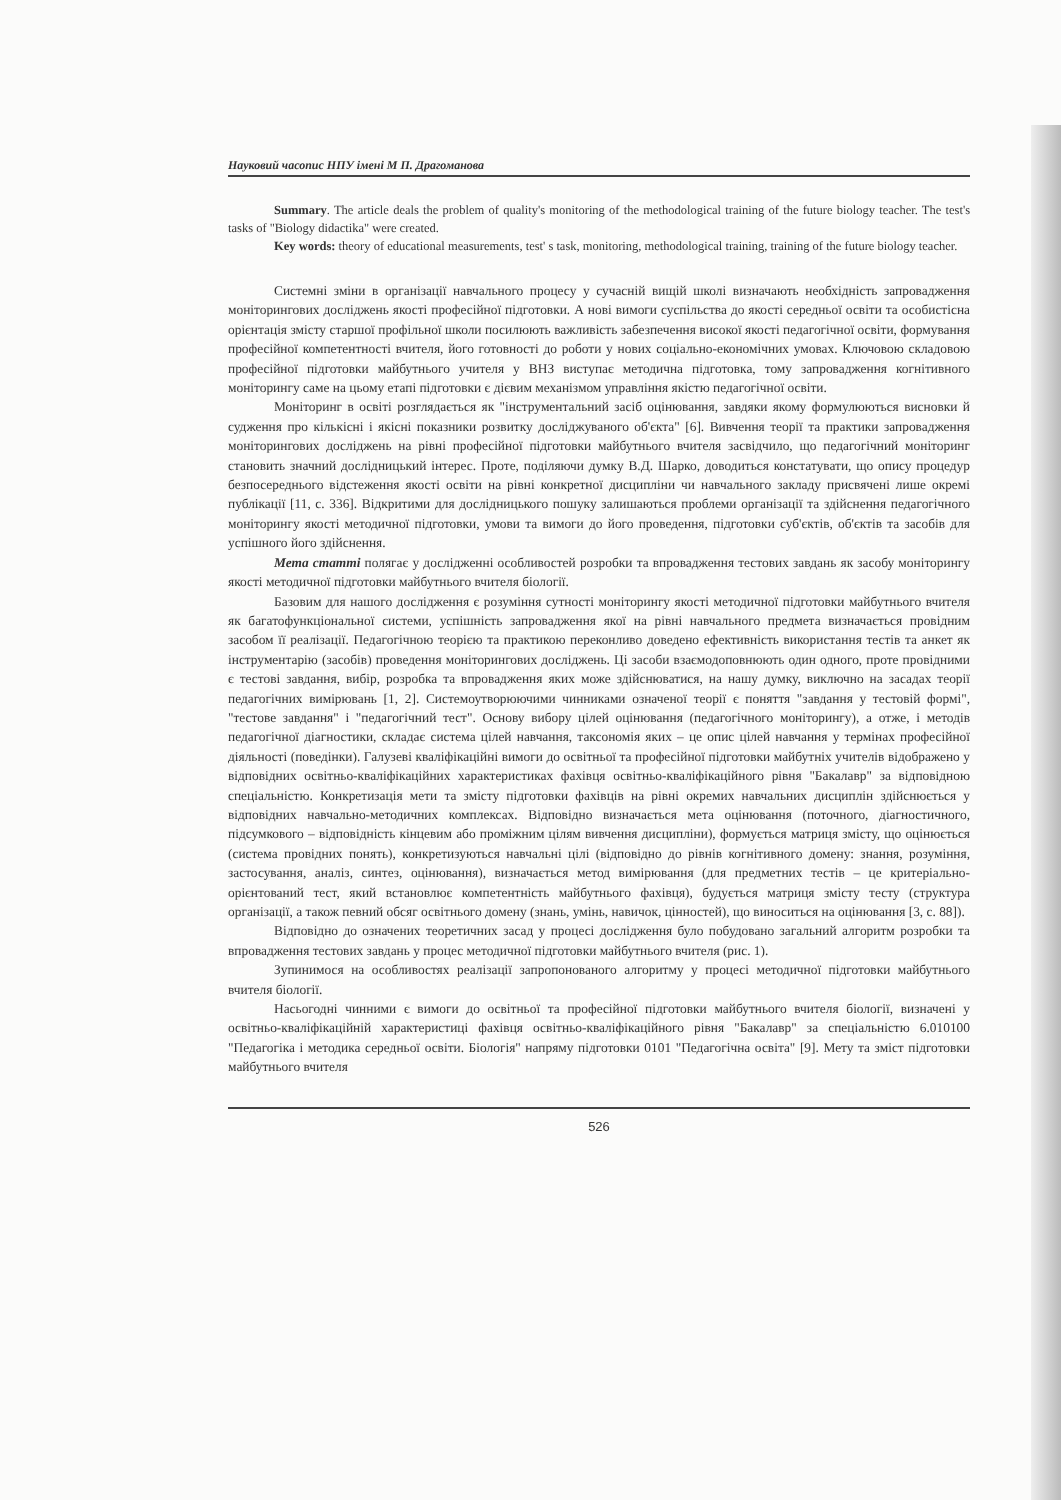Науковий часопис НПУ імені М П. Драгоманова
Summary. The article deals the problem of quality's monitoring of the methodological training of the future biology teacher. The test's tasks of "Biology didactika" were created.
Key words: theory of educational measurements, test' s task, monitoring, methodological training, training of the future biology teacher.
Системні зміни в організації навчального процесу у сучасній вищій школі визначають необхідність запровадження моніторингових досліджень якості професійної підготовки. А нові вимоги суспільства до якості середньої освіти та особистісна орієнтація змісту старшої профільної школи посилюють важливість забезпечення високої якості педагогічної освіти, формування професійної компетентності вчителя, його готовності до роботи у нових соціально-економічних умовах. Ключовою складовою професійної підготовки майбутнього учителя у ВНЗ виступає методична підготовка, тому запровадження когнітивного моніторингу саме на цьому етапі підготовки є дієвим механізмом управління якістю педагогічної освіти.
Моніторинг в освіті розглядається як "інструментальний засіб оцінювання, завдяки якому формулюються висновки й судження про кількісні і якісні показники розвитку досліджуваного об'єкта" [6]. Вивчення теорії та практики запровадження моніторингових досліджень на рівні професійної підготовки майбутнього вчителя засвідчило, що педагогічний моніторинг становить значний дослідницький інтерес. Проте, поділяючи думку В.Д. Шарко, доводиться констатувати, що опису процедур безпосереднього відстеження якості освіти на рівні конкретної дисципліни чи навчального закладу присвячені лише окремі публікації [11, с. 336]. Відкритими для дослідницького пошуку залишаються проблеми організації та здійснення педагогічного моніторингу якості методичної підготовки, умови та вимоги до його проведення, підготовки суб'єктів, об'єктів та засобів для успішного його здійснення.
Мета статті полягає у дослідженні особливостей розробки та впровадження тестових завдань як засобу моніторингу якості методичної підготовки майбутнього вчителя біології.
Базовим для нашого дослідження є розуміння сутності моніторингу якості методичної підготовки майбутнього вчителя як багатофункціональної системи, успішність запровадження якої на рівні навчального предмета визначається провідним засобом її реалізації. Педагогічною теорією та практикою переконливо доведено ефективність використання тестів та анкет як інструментарію (засобів) проведення моніторингових досліджень. Ці засоби взаємодоповнюють один одного, проте провідними є тестові завдання, вибір, розробка та впровадження яких може здійснюватися, на нашу думку, виключно на засадах теорії педагогічних вимірювань [1, 2]. Системоутворюючими чинниками означеної теорії є поняття "завдання у тестовій формі", "тестове завдання" і "педагогічний тест". Основу вибору цілей оцінювання (педагогічного моніторингу), а отже, і методів педагогічної діагностики, складає система цілей навчання, таксономія яких – це опис цілей навчання у термінах професійної діяльності (поведінки). Галузеві кваліфікаційні вимоги до освітньої та професійної підготовки майбутніх учителів відображено у відповідних освітньо-кваліфікаційних характеристиках фахівця освітньо-кваліфікаційного рівня "Бакалавр" за відповідною спеціальністю. Конкретизація мети та змісту підготовки фахівців на рівні окремих навчальних дисциплін здійснюється у відповідних навчально-методичних комплексах. Відповідно визначається мета оцінювання (поточного, діагностичного, підсумкового – відповідність кінцевим або проміжним цілям вивчення дисципліни), формується матриця змісту, що оцінюється (система провідних понять), конкретизуються навчальні цілі (відповідно до рівнів когнітивного домену: знання, розуміння, застосування, аналіз, синтез, оцінювання), визначається метод вимірювання (для предметних тестів – це критеріально-орієнтований тест, який встановлює компетентність майбутнього фахівця), будується матриця змісту тесту (структура організації, а також певний обсяг освітнього домену (знань, умінь, навичок, цінностей), що виноситься на оцінювання [3, с. 88]).
Відповідно до означених теоретичних засад у процесі дослідження було побудовано загальний алгоритм розробки та впровадження тестових завдань у процес методичної підготовки майбутнього вчителя (рис. 1).
Зупинимося на особливостях реалізації запропонованого алгоритму у процесі методичної підготовки майбутнього вчителя біології.
Насьогодні чинними є вимоги до освітньої та професійної підготовки майбутнього вчителя біології, визначені у освітньо-кваліфікаційній характеристиці фахівця освітньо-кваліфікаційного рівня "Бакалавр" за спеціальністю 6.010100 "Педагогіка і методика середньої освіти. Біологія" напряму підготовки 0101 "Педагогічна освіта" [9]. Мету та зміст підготовки майбутнього вчителя
526